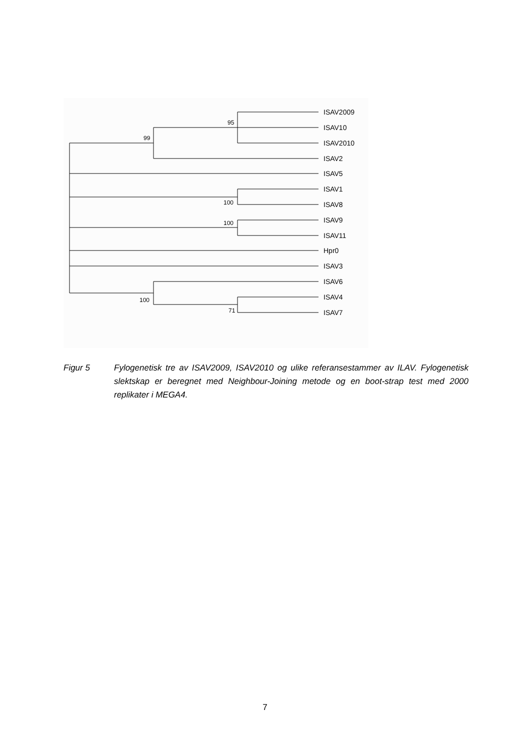ISAV2009
ISAV10
ISAV2010
ISAV2
ISAV5
ISAV1
ISAV8
ISAV9
ISAV11
Hpr0
ISAV3
ISAV6
ISAV4
ISAV7
95
99
100
100
100
71
Figur 5 Fylogenetisk tre av ISAV2009, ISAV2010 og ulike referansestammer av ILAV. Fylogenetisk slektskap er beregnet med Neighbour-Joining metode og en boot-strap test med 2000 replikater i MEGA4.
7